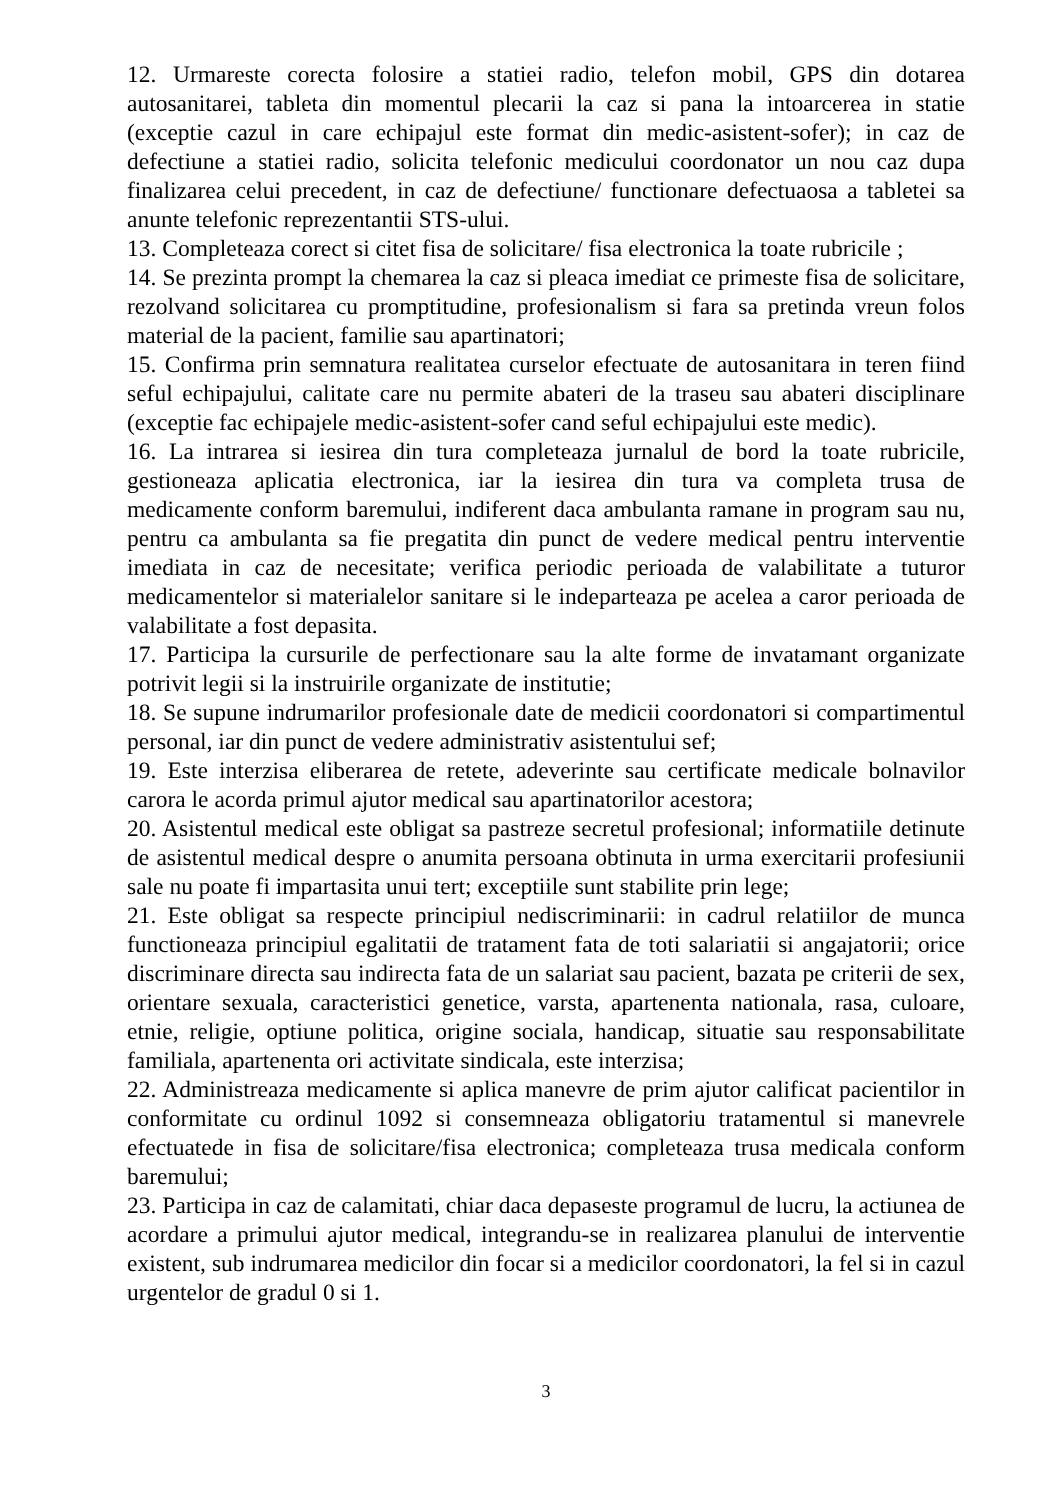12. Urmareste corecta folosire a statiei radio, telefon mobil, GPS din dotarea autosanitarei, tableta din momentul plecarii la caz si pana la intoarcerea in statie (exceptie cazul in care echipajul este format din medic-asistent-sofer); in caz de defectiune a statiei radio, solicita telefonic medicului coordonator un nou caz dupa finalizarea celui precedent, in caz de defectiune/ functionare defectuaosa a tabletei sa anunte telefonic reprezentantii STS-ului.
13. Completeaza corect si citet fisa de solicitare/ fisa electronica la toate rubricile ;
14. Se prezinta prompt la chemarea la caz si pleaca imediat ce primeste fisa de solicitare, rezolvand solicitarea cu promptitudine, profesionalism si fara sa pretinda vreun folos material de la pacient, familie sau apartinatori;
15. Confirma prin semnatura realitatea curselor efectuate de autosanitara in teren fiind seful echipajului, calitate care nu permite abateri de la traseu sau abateri disciplinare (exceptie fac echipajele medic-asistent-sofer cand seful echipajului este medic).
16. La intrarea si iesirea din tura completeaza jurnalul de bord la toate rubricile, gestioneaza aplicatia electronica, iar la iesirea din tura va completa trusa de medicamente conform baremului, indiferent daca ambulanta ramane in program sau nu, pentru ca ambulanta sa fie pregatita din punct de vedere medical pentru interventie imediata in caz de necesitate; verifica periodic perioada de valabilitate a tuturor medicamentelor si materialelor sanitare si le indeparteaza pe acelea a caror perioada de valabilitate a fost depasita.
17. Participa la cursurile de perfectionare sau la alte forme de invatamant organizate potrivit legii si la instruirile organizate de institutie;
18. Se supune indrumarilor profesionale date de medicii coordonatori si compartimentul personal, iar din punct de vedere administrativ asistentului sef;
19. Este interzisa eliberarea de retete, adeverinte sau certificate medicale bolnavilor carora le acorda primul ajutor medical sau apartinatorilor acestora;
20. Asistentul medical este obligat sa pastreze secretul profesional; informatiile detinute de asistentul medical despre o anumita persoana obtinuta in urma exercitarii profesiunii sale nu poate fi impartasita unui tert; exceptiile sunt stabilite prin lege;
21. Este obligat sa respecte principiul nediscriminarii: in cadrul relatiilor de munca functioneaza principiul egalitatii de tratament fata de toti salariatii si angajatorii; orice discriminare directa sau indirecta fata de un salariat sau pacient, bazata pe criterii de sex, orientare sexuala, caracteristici genetice, varsta, apartenenta nationala, rasa, culoare, etnie, religie, optiune politica, origine sociala, handicap, situatie sau responsabilitate familiala, apartenenta ori activitate sindicala, este interzisa;
22. Administreaza medicamente si aplica manevre de prim ajutor calificat pacientilor in conformitate cu ordinul 1092 si consemneaza obligatoriu tratamentul si manevrele efectuatede in fisa de solicitare/fisa electronica; completeaza trusa medicala conform baremului;
23. Participa in caz de calamitati, chiar daca depaseste programul de lucru, la actiunea de acordare a primului ajutor medical, integrandu-se in realizarea planului de interventie existent, sub indrumarea medicilor din focar si a medicilor coordonatori, la fel si in cazul urgentelor de gradul 0 si 1.
3